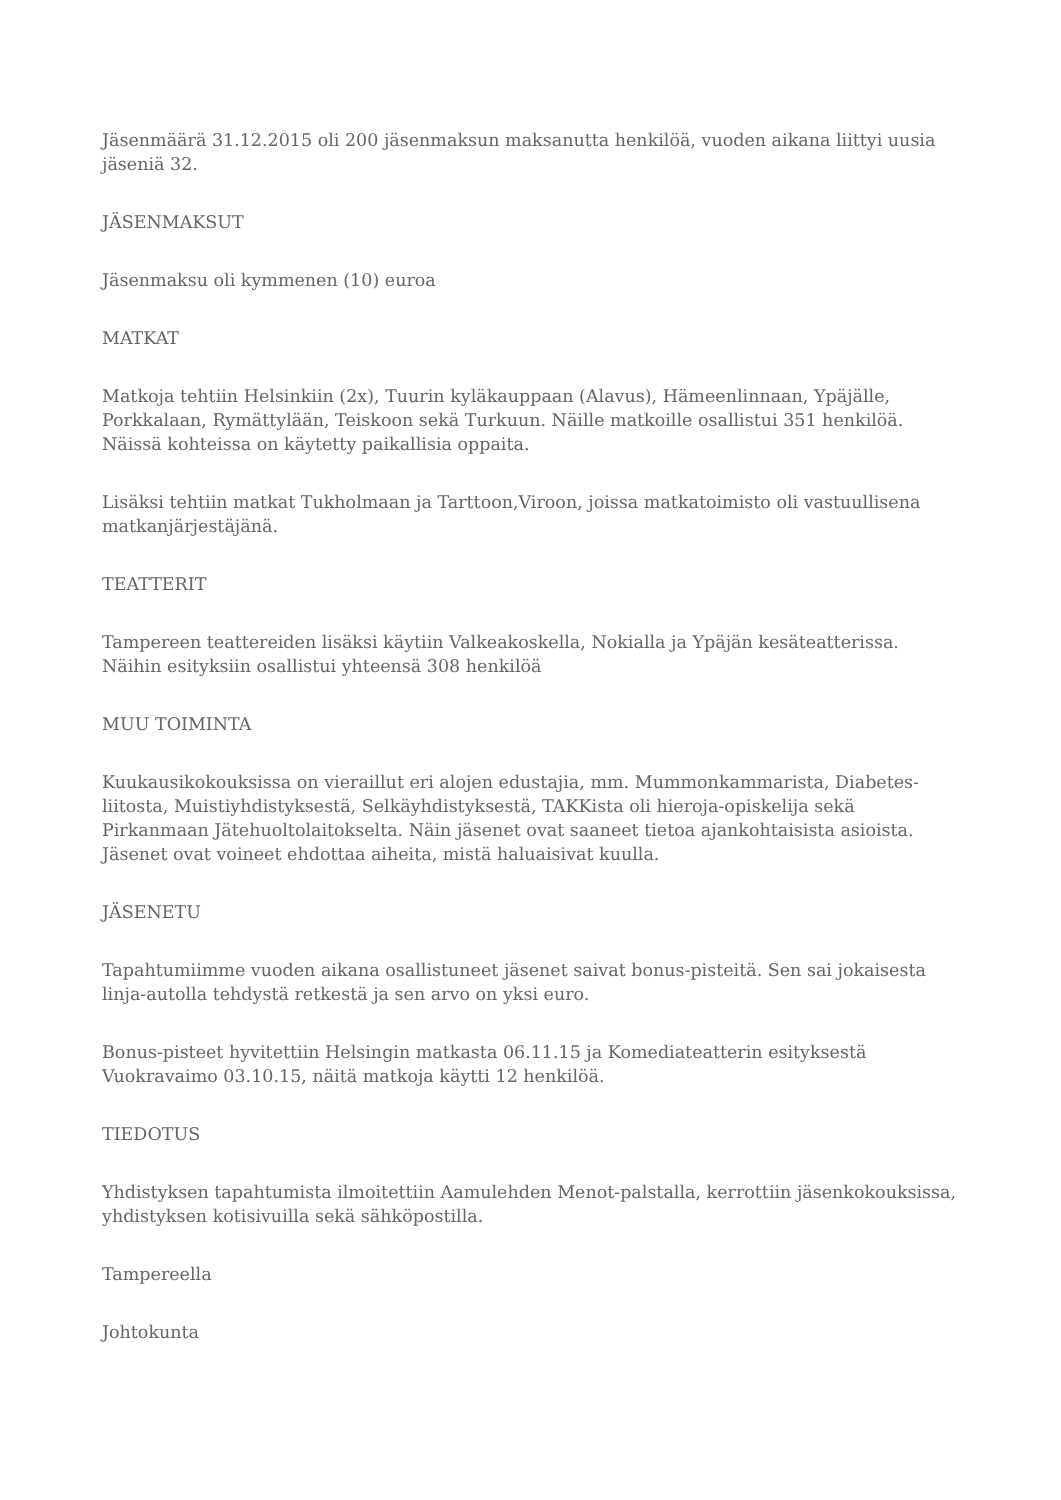Jäsenmäärä 31.12.2015 oli 200 jäsenmaksun maksanutta henkilöä, vuoden aikana liittyi uusia jäseniä 32.
JÄSENMAKSUT
Jäsenmaksu oli kymmenen (10) euroa
MATKAT
Matkoja tehtiin Helsinkiin (2x), Tuurin kyläkauppaan (Alavus), Hämeenlinnaan, Ypäjälle, Porkkalaan, Rymättylään, Teiskoon sekä Turkuun. Näille matkoille osallistui 351 henkilöä. Näissä kohteissa on käytetty paikallisia oppaita.
Lisäksi tehtiin matkat Tukholmaan ja Tarttoon,Viroon, joissa matkatoimisto oli vastuullisena matkanjärjestäjänä.
TEATTERIT
Tampereen teattereiden lisäksi käytiin Valkeakoskella, Nokialla ja Ypäjän kesäteatterissa. Näihin esityksiin osallistui yhteensä 308 henkilöä
MUU TOIMINTA
Kuukausikokouksissa on vieraillut eri alojen edustajia, mm. Mummonkammarista, Diabetes-liitosta, Muistiyhdistyksestä, Selkäyhdistyksestä, TAKKista oli hieroja-opiskelija sekä Pirkanmaan Jätehuoltolaitokselta. Näin jäsenet ovat saaneet tietoa ajankohtaisista asioista. Jäsenet ovat voineet ehdottaa aiheita, mistä haluaisivat kuulla.
JÄSENETU
Tapahtumiimme vuoden aikana osallistuneet jäsenet saivat bonus-pisteitä. Sen sai jokaisesta linja-autolla tehdystä retkestä ja sen arvo on yksi euro.
Bonus-pisteet hyvitettiin Helsingin matkasta 06.11.15 ja Komediateatterin esityksestä Vuokravaimo 03.10.15, näitä matkoja käytti 12 henkilöä.
TIEDOTUS
Yhdistyksen tapahtumista ilmoitettiin Aamulehden Menot-palstalla, kerrottiin jäsenkokouksissa, yhdistyksen kotisivuilla sekä sähköpostilla.
Tampereella
Johtokunta